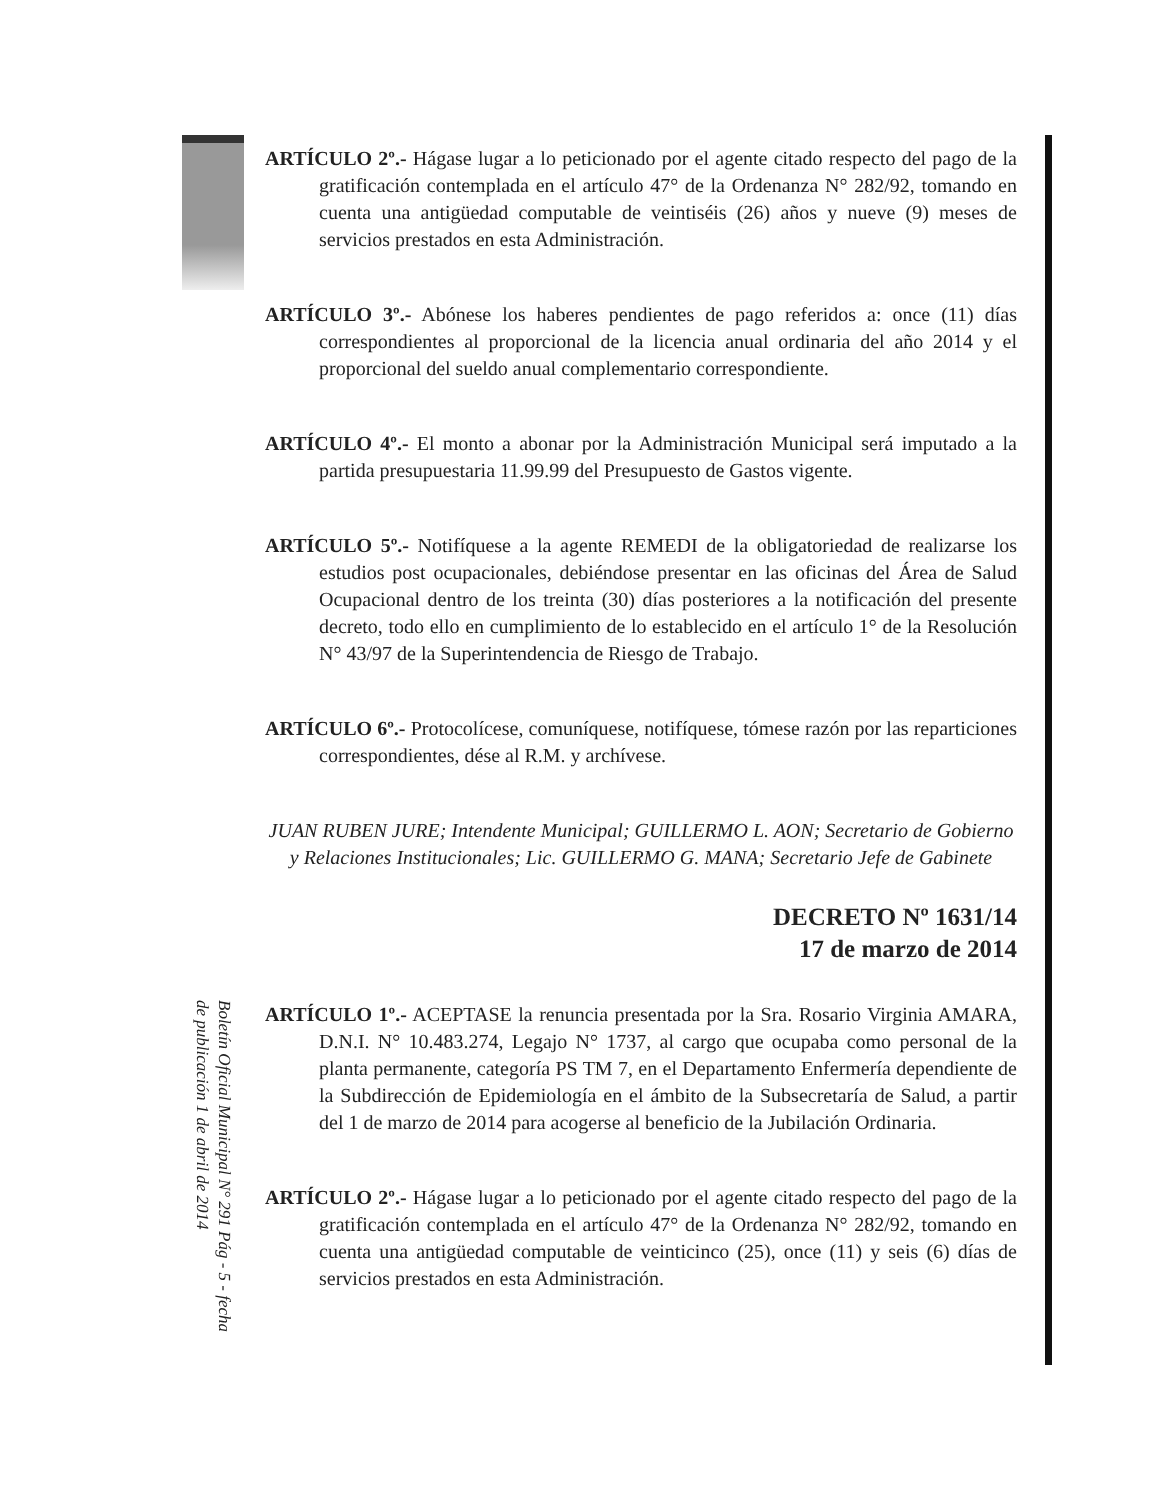ARTÍCULO 2º.- Hágase lugar a lo peticionado por el agente citado respecto del pago de la gratificación contemplada en el artículo 47° de la Ordenanza N° 282/92, tomando en cuenta una antigüedad computable de veintiséis (26) años y nueve (9) meses de servicios prestados en esta Administración.
ARTÍCULO 3º.- Abónese los haberes pendientes de pago referidos a: once (11) días correspondientes al proporcional de la licencia anual ordinaria del año 2014 y el proporcional del sueldo anual complementario correspondiente.
ARTÍCULO 4º.- El monto a abonar por la Administración Municipal será imputado a la partida presupuestaria 11.99.99 del Presupuesto de Gastos vigente.
ARTÍCULO 5º.- Notifíquese a la agente REMEDI de la obligatoriedad de realizarse los estudios post ocupacionales, debiéndose presentar en las oficinas del Área de Salud Ocupacional dentro de los treinta (30) días posteriores a la notificación del presente decreto, todo ello en cumplimiento de lo establecido en el artículo 1° de la Resolución N° 43/97 de la Superintendencia de Riesgo de Trabajo.
ARTÍCULO 6º.- Protocolícese, comuníquese, notifíquese, tómese razón por las reparticiones correspondientes, dése al R.M. y archívese.
JUAN RUBEN JURE; Intendente Municipal; GUILLERMO L. AON; Secretario de Gobierno y Relaciones Institucionales; Lic. GUILLERMO G. MANA; Secretario Jefe de Gabinete
DECRETO Nº 1631/14
17 de marzo de 2014
ARTÍCULO 1º.- ACEPTASE la renuncia presentada por la Sra. Rosario Virginia AMARA, D.N.I. N° 10.483.274, Legajo N° 1737, al cargo que ocupaba como personal de la planta permanente, categoría PS TM 7, en el Departamento Enfermería dependiente de la Subdirección de Epidemiología en el ámbito de la Subsecretaría de Salud, a partir del 1 de marzo de 2014 para acogerse al beneficio de la Jubilación Ordinaria.
ARTÍCULO 2º.- Hágase lugar a lo peticionado por el agente citado respecto del pago de la gratificación contemplada en el artículo 47° de la Ordenanza N° 282/92, tomando en cuenta una antigüedad computable de veinticinco (25), once (11) y seis (6) días de servicios prestados en esta Administración.
Boletín Oficial Municipal N° 291 Pág - 5 - fecha de publicación 1 de abril de 2014